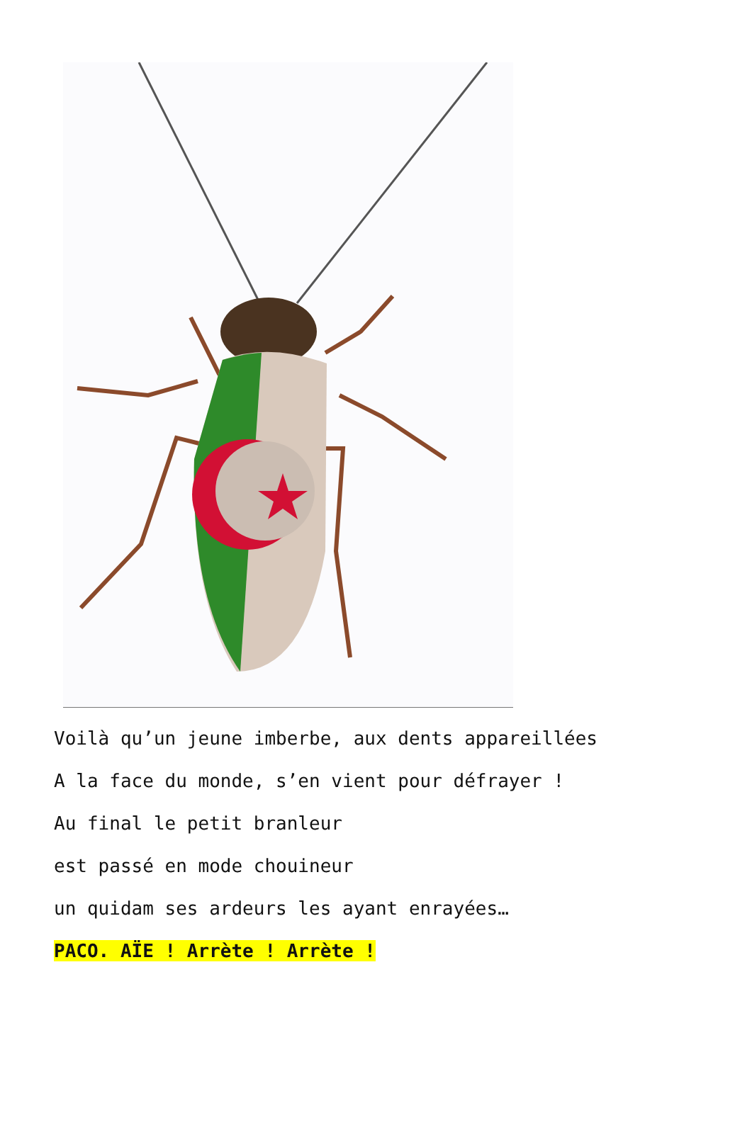Voilà qu’un jeune imberbe, aux dents appareillées
A la face du monde, s’en vient pour défrayer !
Au final le petit branleur
est passé en mode chouineur
un quidam ses ardeurs les ayant enrayées…
PACO. AÏE ! Arrète ! Arrète !